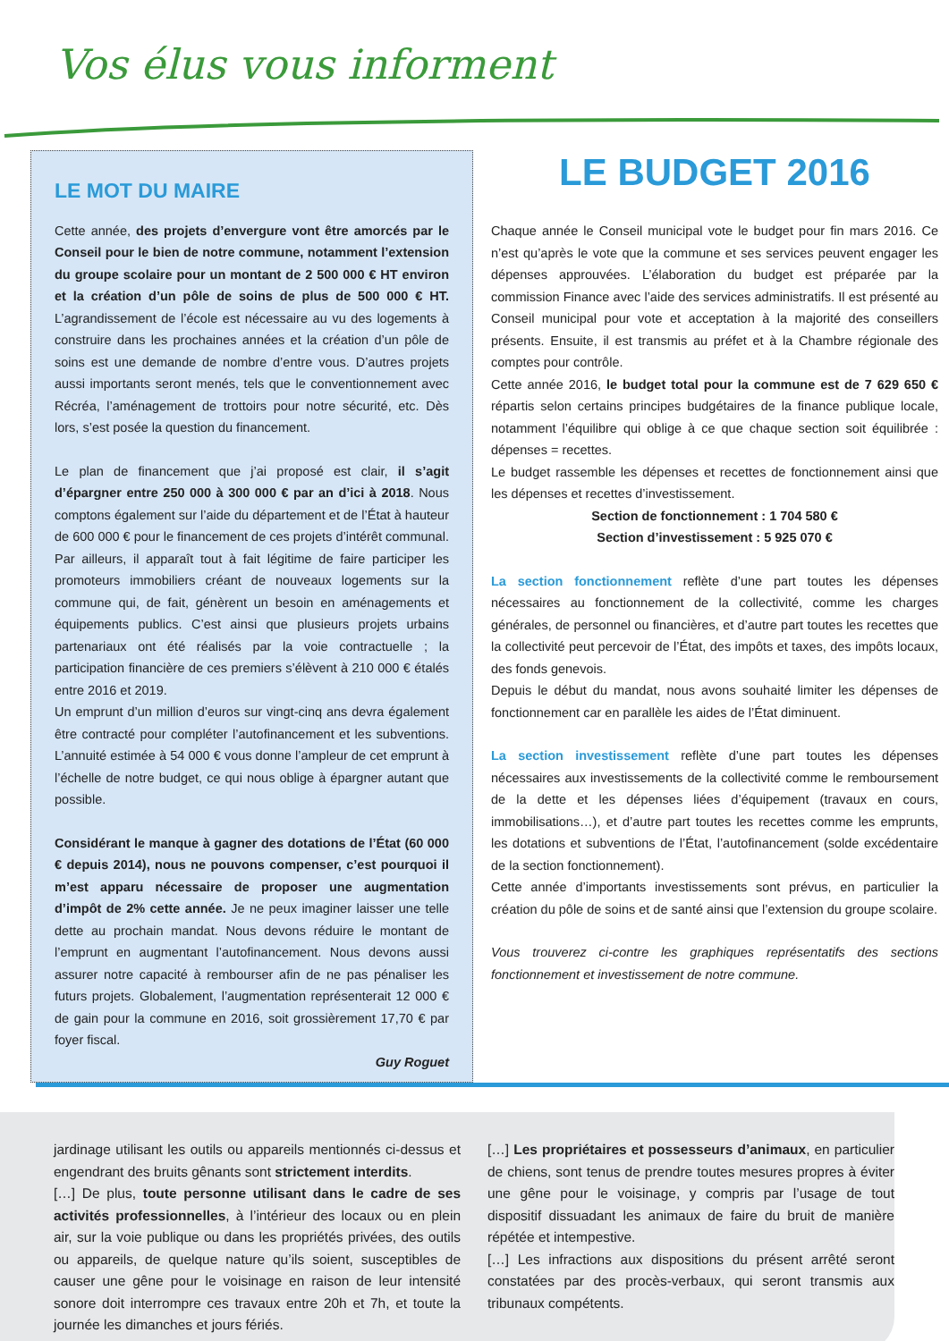Vos élus vous informent
LE MOT DU MAIRE
Cette année, des projets d’envergure vont être amorcés par le Conseil pour le bien de notre commune, notamment l’extension du groupe scolaire pour un montant de 2 500 000 € HT environ et la création d’un pôle de soins de plus de 500 000 € HT. L’agrandissement de l’école est nécessaire au vu des logements à construire dans les prochaines années et la création d’un pôle de soins est une demande de nombre d’entre vous. D’autres projets aussi importants seront menés, tels que le conventionnement avec Récréa, l’aménagement de trottoirs pour notre sécurité, etc. Dès lors, s’est posée la question du financement.
Le plan de financement que j’ai proposé est clair, il s’agit d’épargner entre 250 000 à 300 000 € par an d’ici à 2018. Nous comptons également sur l’aide du département et de l’État à hauteur de 600 000 € pour le financement de ces projets d’intérêt communal.
Par ailleurs, il apparaît tout à fait légitime de faire participer les promoteurs immobiliers créant de nouveaux logements sur la commune qui, de fait, génèrent un besoin en aménagements et équipements publics. C’est ainsi que plusieurs projets urbains partenariaux ont été réalisés par la voie contractuelle ; la participation financière de ces premiers s’élèvent à 210 000 € étalés entre 2016 et 2019.
Un emprunt d’un million d’euros sur vingt-cinq ans devra également être contracté pour compléter l’autofinancement et les subventions. L’annuité estimée à 54 000 € vous donne l’ampleur de cet emprunt à l’échelle de notre budget, ce qui nous oblige à épargner autant que possible.
Considérant le manque à gagner des dotations de l’État (60 000 € depuis 2014), nous ne pouvons compenser, c’est pourquoi il m’est apparu nécessaire de proposer une augmentation d’impôt de 2% cette année. Je ne peux imaginer laisser une telle dette au prochain mandat. Nous devons réduire le montant de l’emprunt en augmentant l’autofinancement. Nous devons aussi assurer notre capacité à rembourser afin de ne pas pénaliser les futurs projets. Globalement, l’augmentation représenterait 12 000 € de gain pour la commune en 2016, soit grossièrement 17,70 € par foyer fiscal.
Guy Roguet
LE BUDGET 2016
Chaque année le Conseil municipal vote le budget pour fin mars 2016. Ce n’est qu’après le vote que la commune et ses services peuvent engager les dépenses approuvées. L’élaboration du budget est préparée par la commission Finance avec l’aide des services administratifs. Il est présenté au Conseil municipal pour vote et acceptation à la majorité des conseillers présents. Ensuite, il est transmis au préfet et à la Chambre régionale des comptes pour contrôle.
Cette année 2016, le budget total pour la commune est de 7 629 650 € répartis selon certains principes budgétaires de la finance publique locale, notamment l’équilibre qui oblige à ce que chaque section soit équilibrée : dépenses = recettes.
Le budget rassemble les dépenses et recettes de fonctionnement ainsi que les dépenses et recettes d’investissement.
Section de fonctionnement : 1 704 580 €
Section d’investissement : 5 925 070 €
La section fonctionnement reflète d’une part toutes les dépenses nécessaires au fonctionnement de la collectivité, comme les charges générales, de personnel ou financières, et d’autre part toutes les recettes que la collectivité peut percevoir de l’État, des impôts et taxes, des impôts locaux, des fonds genevois.
Depuis le début du mandat, nous avons souhaité limiter les dépenses de fonctionnement car en parallèle les aides de l’État diminuent.
La section investissement reflète d’une part toutes les dépenses nécessaires aux investissements de la collectivité comme le remboursement de la dette et les dépenses liées d’équipement (travaux en cours, immobilisations…), et d’autre part toutes les recettes comme les emprunts, les dotations et subventions de l’État, l’autofinancement (solde excédentaire de la section fonctionnement).
Cette année d’importants investissements sont prévus, en particulier la création du pôle de soins et de santé ainsi que l’extension du groupe scolaire.
Vous trouverez ci-contre les graphiques représentatifs des sections fonctionnement et investissement de notre commune.
jardinage utilisant les outils ou appareils mentionnés ci-dessus et engendrant des bruits gênants sont strictement interdits.
[…] De plus, toute personne utilisant dans le cadre de ses activités professionnelles, à l’intérieur des locaux ou en plein air, sur la voie publique ou dans les propriétés privées, des outils ou appareils, de quelque nature qu’ils soient, susceptibles de causer une gêne pour le voisinage en raison de leur intensité sonore doit interrompre ces travaux entre 20h et 7h, et toute la journée les dimanches et jours fériés.
[…] Les propriétaires et possesseurs d’animaux, en particulier de chiens, sont tenus de prendre toutes mesures propres à éviter une gêne pour le voisinage, y compris par l’usage de tout dispositif dissuadant les animaux de faire du bruit de manière répétée et intempestive.
[…] Les infractions aux dispositions du présent arrêté seront constatées par des procès-verbaux, qui seront transmis aux tribunaux compétents.